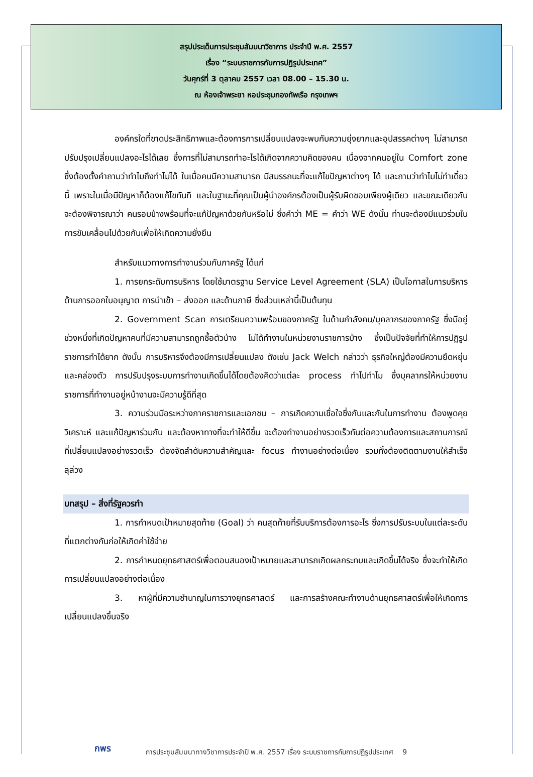สรุปประเด็นการประชุมสัมมนาวิชาการ ประจำปี พ.ศ. 2557
เรื่อง “ระบบราชการกับการปฏิรูปประเทศ”
วันศุกร์ที่ 3 ตุลาคม 2557 เวลา 08.00 – 15.30 น.
ณ ห้องเจ้าพระยา หอประชุมกองทัพเรือ กรุงเทพฯ
องค์กรใดที่ขาดประสิทธิภาพและต้องการการเปลี่ยนแปลงจะพบกับความยุ่งยากและอุปสรรคต่างๆ ไม่สามารถปรับปรุงเปลี่ยนแปลงอะไรได้เลย ซึ่งการที่ไม่สามารถทำอะไรได้เกิดจากความคิดของคน เนื่องจากคนอยู่ใน Comfort zone ซึ่งต้องตั้งคำถามว่าทำไมถึงทำไม่ได้ ในเมื่อคนมีความสามารถ มีสมรรถนะที่จะแก้ไขปัญหาต่างๆ ได้ และถามว่าทำไมไม่ทำเดี๋ยวนี้ เพราะในเมื่อมีปัญหาก็ต้องแก้ไขทันที และในฐานะที่คุณเป็นผู้นำองค์กรต้องเป็นผู้รับผิดชอบเพียงผู้เดียว และขณะเดียวกันจะต้องพิจารณาว่า คนรอบข้างพร้อมที่จะแก้ปัญหาด้วยกันหรือไม่ ซึ่งคำว่า ME = คำว่า WE ดังนั้น ท่านจะต้องมีแนวร่วมในการขับเคลื่อนไปด้วยกันเพื่อให้เกิดความยั่งยืน
สำหรับแนวทางการทำงานร่วมกับภาครัฐ ได้แก่
1. การยกระดับการบริหาร โดยใช้มาตรฐาน Service Level Agreement (SLA) เป็นโอกาสในการบริหารด้านการออกใบอนุญาต การนำเข้า – ส่งออก และด้านภาษี ซึ่งส่วนเหล่านี้เป็นต้นทุน
2. Government Scan การเตรียมความพร้อมของภาครัฐ ในด้านกำลังคน/บุคลากรของภาครัฐ ซึ่งมีอยู่ช่วงหนึ่งที่เกิดปัญหาคนที่มีความสามารถถูกซื้อตัวบ้าง ไม่ได้ทำงานในหน่วยงานราชการบ้าง ซึ่งเป็นปัจจัยที่ทำให้การปฏิรูปราชการทำได้ยาก ดังนั้น การบริหารจึงต้องมีการเปลี่ยนแปลง ดังเช่น Jack Welch กล่าวว่า ธุรกิจใหญ่ต้องมีความยืดหยุ่นและคล่องตัว การปรับปรุงระบบการทำงานเกิดขึ้นได้โดยต้องคิดว่าแต่ละ process ทำไปทำไม ซึ่งบุคลากรให้หน่วยงานราชการที่ทำงานอยู่หน้างานจะมีความรู้ดีที่สุด
3. ความร่วมมือระหว่างภาคราชการและเอกชน – การเกิดความเชื่อใจซึ่งกันและกันในการทำงาน ต้องพูดคุย วิเคราะห์ และแก้ปัญหาร่วมกัน และต้องหาทางที่จะทำให้ดีขึ้น จะต้องทำงานอย่างรวดเร็วทันต่อความต้องการและสถานการณ์ที่เปลี่ยนแปลงอย่างรวดเร็ว ต้องจัดลำดับความสำคัญและ focus ทำงานอย่างต่อเนื่อง รวมทั้งต้องติดตามงานให้สำเร็จลุล่วง
บทสรุป – สิ่งที่รัฐควรทำ
1. การกำหนดเป้าหมายสุดท้าย (Goal) ว่า คนสุดท้ายที่รับบริการต้องการอะไร ซึ่งการปรับระบบในแต่ละระดับที่แตกต่างกันก่อให้เกิดค่าใช้จ่าย
2. การกำหนดยุทธศาสตร์เพื่อตอบสนองเป้าหมายและสามารถเกิดผลกระทบและเกิดขึ้นได้จริง ซึ่งจะทำให้เกิดการเปลี่ยนแปลงอย่างต่อเนื่อง
3. หาผู้ที่มีความชำนาญในการวางยุทธศาสตร์ และการสร้างคณะทำงานด้านยุทธศาสตร์เพื่อให้เกิดการเปลี่ยนแปลงขึ้นจริง
กพร
การประชุมสัมมนาทางวิชาการประจำปี พ.ศ. 2557 เรื่อง ระบบราชการกับการปฏิรูปประเทศ 9